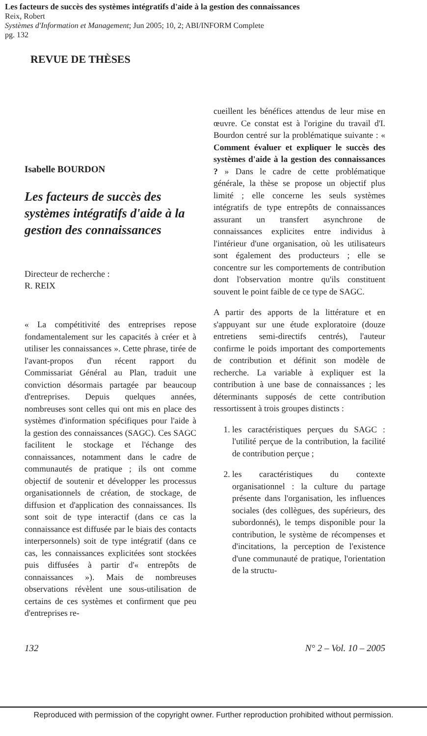Les facteurs de succès des systèmes intégratifs d'aide à la gestion des connaissances
Reix, Robert
Systèmes d'Information et Management; Jun 2005; 10, 2; ABI/INFORM Complete
pg. 132
REVUE DE THÈSES
Isabelle BOURDON
Les facteurs de succès des systèmes intégratifs d'aide à la gestion des connaissances
Directeur de recherche :
R. REIX
« La compétitivité des entreprises repose fondamentalement sur les capacités à créer et à utiliser les connaissances ». Cette phrase, tirée de l'avant-propos d'un récent rapport du Commissariat Général au Plan, traduit une conviction désormais partagée par beaucoup d'entreprises. Depuis quelques années, nombreuses sont celles qui ont mis en place des systèmes d'information spécifiques pour l'aide à la gestion des connaissances (SAGC). Ces SAGC facilitent le stockage et l'échange des connaissances, notamment dans le cadre de communautés de pratique ; ils ont comme objectif de soutenir et développer les processus organisationnels de création, de stockage, de diffusion et d'application des connaissances. Ils sont soit de type interactif (dans ce cas la connaissance est diffusée par le biais des contacts interpersonnels) soit de type intégratif (dans ce cas, les connaissances explicitées sont stockées puis diffusées à partir d'« entrepôts de connaissances »). Mais de nombreuses observations révèlent une sous-utilisation de certains de ces systèmes et confirment que peu d'entreprises re-
cueillent les bénéfices attendus de leur mise en œuvre. Ce constat est à l'origine du travail d'I. Bourdon centré sur la problématique suivante : « Comment évaluer et expliquer le succès des systèmes d'aide à la gestion des connaissances ? » Dans le cadre de cette problématique générale, la thèse se propose un objectif plus limité ; elle concerne les seuls systèmes intégratifs de type entrepôts de connaissances assurant un transfert asynchrone de connaissances explicites entre individus à l'intérieur d'une organisation, où les utilisateurs sont également des producteurs ; elle se concentre sur les comportements de contribution dont l'observation montre qu'ils constituent souvent le point faible de ce type de SAGC.
A partir des apports de la littérature et en s'appuyant sur une étude exploratoire (douze entretiens semi-directifs centrés), l'auteur confirme le poids important des comportements de contribution et définit son modèle de recherche. La variable à expliquer est la contribution à une base de connaissances ; les déterminants supposés de cette contribution ressortissent à trois groupes distincts :
1. les caractéristiques perçues du SAGC : l'utilité perçue de la contribution, la facilité de contribution perçue ;
2. les caractéristiques du contexte organisationnel : la culture du partage présente dans l'organisation, les influences sociales (des collègues, des supérieurs, des subordonnés), le temps disponible pour la contribution, le système de récompenses et d'incitations, la perception de l'existence d'une communauté de pratique, l'orientation de la structu-
132 N° 2 – Vol. 10 – 2005
Reproduced with permission of the copyright owner. Further reproduction prohibited without permission.